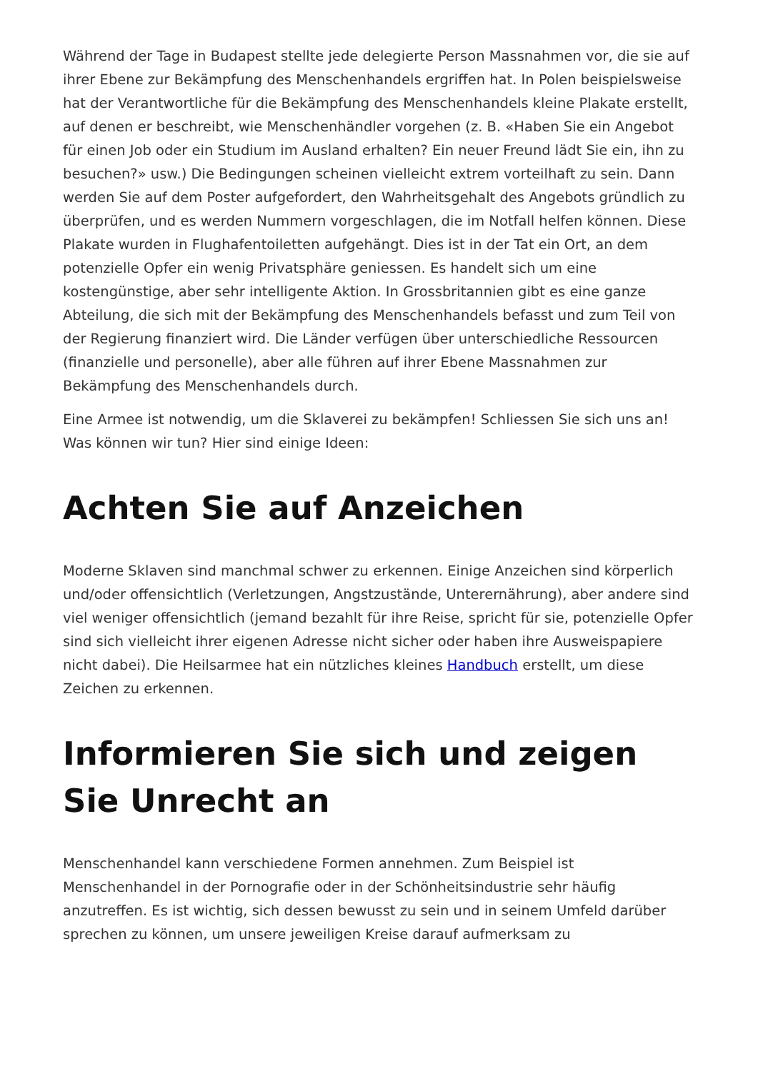Während der Tage in Budapest stellte jede delegierte Person Massnahmen vor, die sie auf ihrer Ebene zur Bekämpfung des Menschenhandels ergriffen hat. In Polen beispielsweise hat der Verantwortliche für die Bekämpfung des Menschenhandels kleine Plakate erstellt, auf denen er beschreibt, wie Menschenhändler vorgehen (z. B. «Haben Sie ein Angebot für einen Job oder ein Studium im Ausland erhalten? Ein neuer Freund lädt Sie ein, ihn zu besuchen?» usw.) Die Bedingungen scheinen vielleicht extrem vorteilhaft zu sein. Dann werden Sie auf dem Poster aufgefordert, den Wahrheitsgehalt des Angebots gründlich zu überprüfen, und es werden Nummern vorgeschlagen, die im Notfall helfen können. Diese Plakate wurden in Flughafentoiletten aufgehängt. Dies ist in der Tat ein Ort, an dem potenzielle Opfer ein wenig Privatsphäre geniessen. Es handelt sich um eine kostengünstige, aber sehr intelligente Aktion. In Grossbritannien gibt es eine ganze Abteilung, die sich mit der Bekämpfung des Menschenhandels befasst und zum Teil von der Regierung finanziert wird. Die Länder verfügen über unterschiedliche Ressourcen (finanzielle und personelle), aber alle führen auf ihrer Ebene Massnahmen zur Bekämpfung des Menschenhandels durch.
Eine Armee ist notwendig, um die Sklaverei zu bekämpfen! Schliessen Sie sich uns an! Was können wir tun? Hier sind einige Ideen:
Achten Sie auf Anzeichen
Moderne Sklaven sind manchmal schwer zu erkennen. Einige Anzeichen sind körperlich und/oder offensichtlich (Verletzungen, Angstzustände, Unterernährung), aber andere sind viel weniger offensichtlich (jemand bezahlt für ihre Reise, spricht für sie, potenzielle Opfer sind sich vielleicht ihrer eigenen Adresse nicht sicher oder haben ihre Ausweispapiere nicht dabei). Die Heilsarmee hat ein nützliches kleines Handbuch erstellt, um diese Zeichen zu erkennen.
Informieren Sie sich und zeigen Sie Unrecht an
Menschenhandel kann verschiedene Formen annehmen. Zum Beispiel ist Menschenhandel in der Pornografie oder in der Schönheitsindustrie sehr häufig anzutreffen. Es ist wichtig, sich dessen bewusst zu sein und in seinem Umfeld darüber sprechen zu können, um unsere jeweiligen Kreise darauf aufmerksam zu